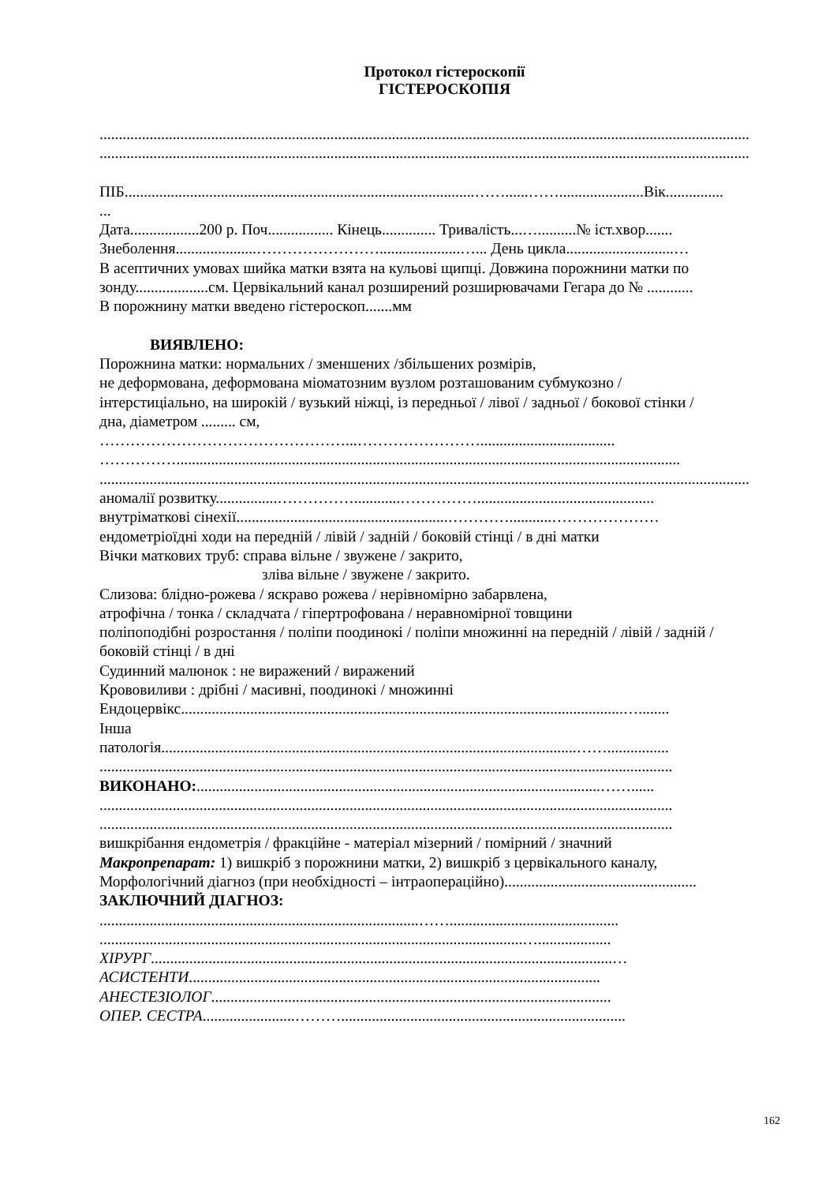Протокол гістероскопії
ГІСТЕРОСКОПІЯ
.........................................................................................................................................................................
.........................................................................................................................................................................
ПІБ...........................................................................................……......……......................Вік...............
...
Дата..................200 р. Поч................. Кінець.............. Тривалість...…..........№ іст.хвор.......
Знеболення.....................…………………….....................…... День цикла............................…
В асептичних умовах шийка матки взята на кульові щипці. Довжина порожнини матки по
зонду...................см. Цервікальний канал розширений розширювачами Гегара до № ............
В порожнину матки введено гістероскоп.......мм
ВИЯВЛЕНО:
Порожнина матки: нормальних / зменшених /збільшених розмірів,
не деформована, деформована міоматозним вузлом розташованим субмукозно /
інтерстиціально, на широкій / вузький ніжці, із передньої / лівої / задньої / бокової стінки /
дна, діаметром ......... см,
…………………………………………...……………………...................................
……………...................................................................................................................................
.........................................................................................................................................................................
аномалії розвитку................……………............……………..............................................
внутріматкові сінехії.......................................................…………...........…………………
ендометріоїдні ходи на передній / лівій / задній / боковій стінці / в дні матки
Вічки маткових труб: справа вільне / звужене / закрито,
зліва вільне / звужене / закрито.
Слизова: блідно-рожева / яскраво рожева / нерівномірно забарвлена,
атрофічна / тонка / складчата / гіпертрофована / неравномірної товщини
поліпоподібні розростання / поліпи поодинокі / поліпи множинні на передній / лівій / задній /
боковій стінці / в дні
Судинний малюнок : не виражений / виражений
Крововиливи : дрібні / масивні, поодинокі / множинні
Ендоцервікс...................................................................................................................…........
Інша
патологія............................................................................................................……................
.....................................................................................................................................................
ВИКОНАНО:.........................................................................................................……......
.....................................................................................................................................................
.....................................................................................................................................................
вишкрібання ендометрія / фракційне - матеріал мізерний / помірний / значний
Макропрепарат: 1) вишкріб з порожнини матки, 2) вишкріб з цервікального каналу,
Морфологічний діагноз (при необхідності – інтраопераційно)..................................................
ЗАКЛЮЧНИЙ ДІАГНОЗ:
...................................................................................……............................................
..............................................................................................................…...................
ХІРУРГ........................................................................................................................…
АСИСТЕНТИ...........................................................................................................
АНЕСТЕЗІОЛОГ........................................................................................................
ОПЕР. СЕСТРА........................………..........................................................................
162